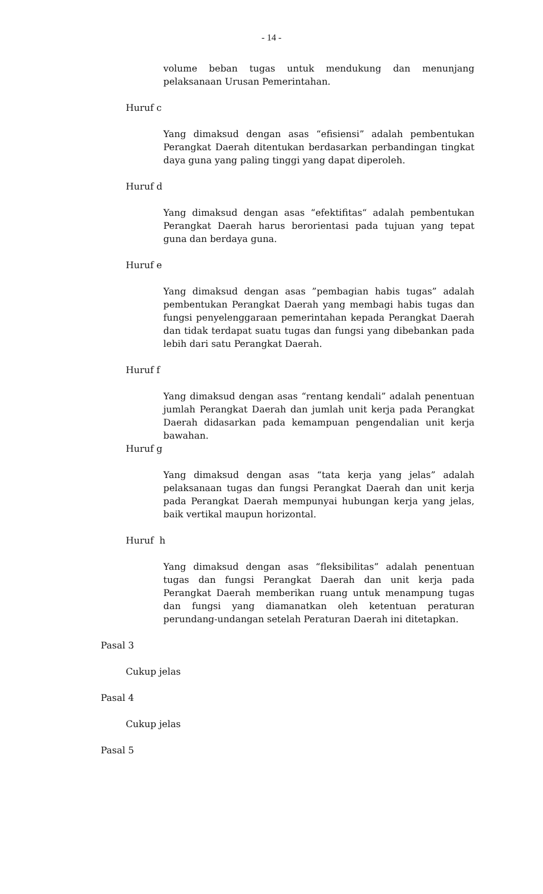- 14 -
volume beban tugas untuk mendukung dan menunjang pelaksanaan Urusan Pemerintahan.
Huruf c
Yang dimaksud dengan asas “efisiensi” adalah pembentukan Perangkat Daerah ditentukan berdasarkan perbandingan tingkat daya guna yang paling tinggi yang dapat diperoleh.
Huruf d
Yang dimaksud dengan asas “efektifitas“ adalah pembentukan Perangkat Daerah harus berorientasi pada tujuan yang tepat guna dan berdaya guna.
Huruf e
Yang dimaksud dengan asas ”pembagian habis tugas” adalah pembentukan Perangkat Daerah yang membagi habis tugas dan fungsi penyelenggaraan pemerintahan kepada Perangkat Daerah dan tidak terdapat suatu tugas dan fungsi yang dibebankan pada lebih dari satu Perangkat Daerah.
Huruf f
Yang dimaksud dengan asas “rentang kendali” adalah penentuan jumlah Perangkat Daerah dan jumlah unit kerja pada Perangkat Daerah didasarkan pada kemampuan pengendalian unit kerja bawahan.
Huruf g
Yang dimaksud dengan asas “tata kerja yang jelas” adalah pelaksanaan tugas dan fungsi Perangkat Daerah dan unit kerja pada Perangkat Daerah mempunyai hubungan kerja yang jelas, baik vertikal maupun horizontal.
Huruf h
Yang dimaksud dengan asas “fleksibilitas” adalah penentuan tugas dan fungsi Perangkat Daerah dan unit kerja pada Perangkat Daerah memberikan ruang untuk menampung tugas dan fungsi yang diamanatkan oleh ketentuan peraturan perundang-undangan setelah Peraturan Daerah ini ditetapkan.
Pasal 3
Cukup jelas
Pasal 4
Cukup jelas
Pasal 5